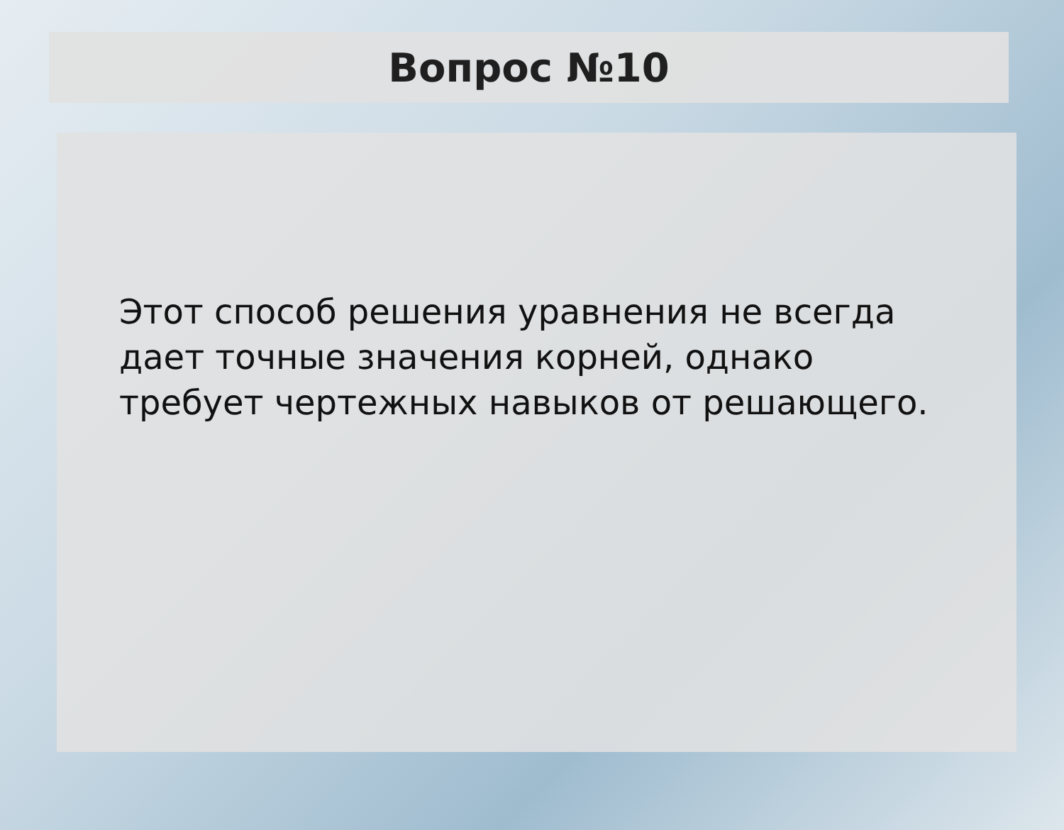Вопрос №10
Этот способ решения уравнения не всегда дает точные значения корней, однако требует чертежных навыков от решающего.